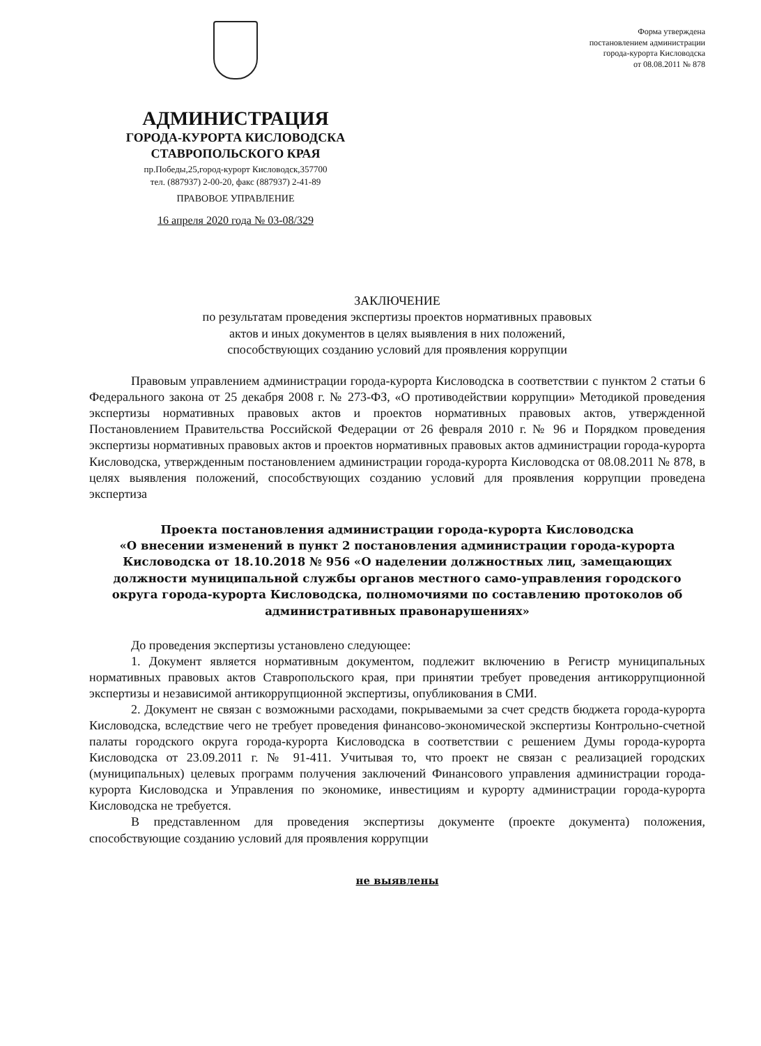АДМИНИСТРАЦИЯ
ГОРОДА-КУРОРТА КИСЛОВОДСКА
СТАВРОПОЛЬСКОГО КРАЯ
пр.Победы,25,город-курорт Кисловодск,357700
тел. (887937) 2-00-20, факс (887937) 2-41-89
ПРАВОВОЕ УПРАВЛЕНИЕ
16 апреля 2020 года № 03-08/329
Форма утверждена
постановлением администрации
города-курорта Кисловодска
от 08.08.2011 № 878
ЗАКЛЮЧЕНИЕ
по результатам проведения экспертизы проектов нормативных правовых
актов и иных документов в целях выявления в них положений,
способствующих созданию условий для проявления коррупции
Правовым управлением администрации города-курорта Кисловодска в соответствии с пунктом 2 статьи 6 Федерального закона от 25 декабря 2008 г. № 273-ФЗ, «О противодействии коррупции» Методикой проведения экспертизы нормативных правовых актов и проектов нормативных правовых актов, утвержденной Постановлением Правительства Российской Федерации от 26 февраля 2010 г. № 96 и Порядком проведения экспертизы нормативных правовых актов и проектов нормативных правовых актов администрации города-курорта Кисловодска, утвержденным постановлением администрации города-курорта Кисловодска от 08.08.2011 № 878, в целях выявления положений, способствующих созданию условий для проявления коррупции проведена экспертиза
Проекта постановления администрации города-курорта Кисловодска
«О внесении изменений в пункт 2 постановления администрации города-курорта Кисловодска от 18.10.2018 № 956 «О наделении должностных лиц, замещающих должности муниципальной службы органов местного само-управления городского округа города-курорта Кисловодска, полномочиями по составлению протоколов об административных правонарушениях»
До проведения экспертизы установлено следующее:
1. Документ является нормативным документом, подлежит включению в Регистр муниципальных нормативных правовых актов Ставропольского края, при принятии требует проведения антикоррупционной экспертизы и независимой антикоррупционной экспертизы, опубликования в СМИ.
2. Документ не связан с возможными расходами, покрываемыми за счет средств бюджета города-курорта Кисловодска, вследствие чего не требует проведения финансово-экономической экспертизы Контрольно-счетной палаты городского округа города-курорта Кисловодска в соответствии с решением Думы города-курорта Кисловодска от 23.09.2011 г. № 91-411. Учитывая то, что проект не связан с реализацией городских (муниципальных) целевых программ получения заключений Финансового управления администрации города-курорта Кисловодска и Управления по экономике, инвестициям и курорту администрации города-курорта Кисловодска не требуется.
В представленном для проведения экспертизы документе (проекте документа) положения, способствующие созданию условий для проявления коррупции
не выявлены